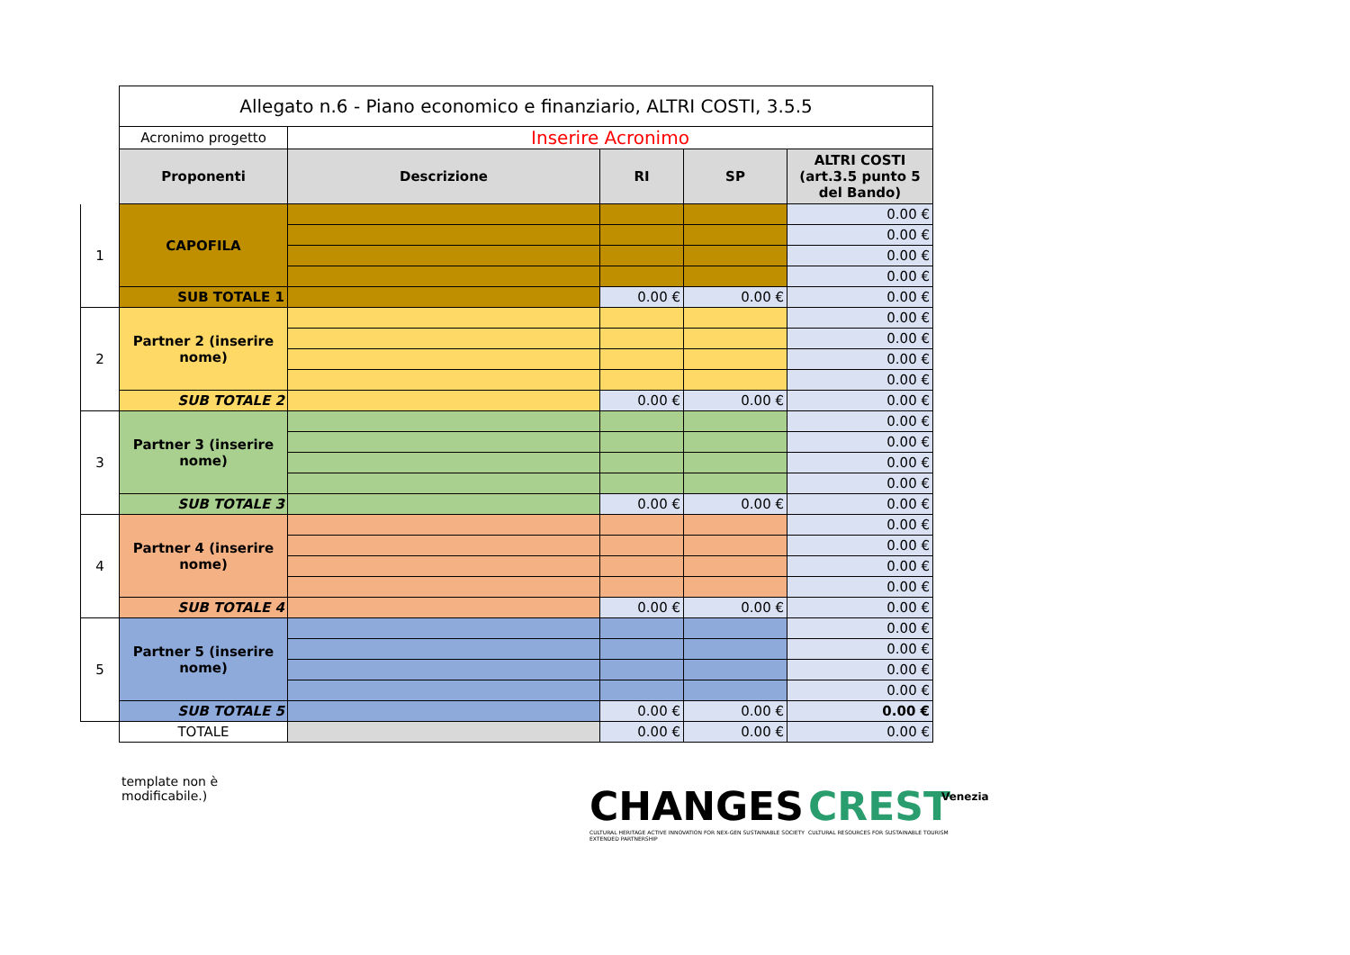| | Allegato n.6 - Piano economico e finanziario, ALTRI COSTI, 3.5.5 | | | | |
| | Acronimo progetto | Inserire Acronimo | | | |
| | Proponenti | Descrizione | RI | SP | ALTRI COSTI (art.3.5 punto 5 del Bando) |
| 1 | CAPOFILA | | | | 0.00 € |
| | | | | | 0.00 € |
| | | | | | 0.00 € |
| | | | | | 0.00 € |
| | SUB TOTALE 1 | | 0.00 € | 0.00 € | 0.00 € |
| 2 | Partner 2 (inserire nome) | | | | 0.00 € |
| | | | | | 0.00 € |
| | | | | | 0.00 € |
| | | | | | 0.00 € |
| | SUB TOTALE 2 | | 0.00 € | 0.00 € | 0.00 € |
| 3 | Partner 3 (inserire nome) | | | | 0.00 € |
| | | | | | 0.00 € |
| | | | | | 0.00 € |
| | | | | | 0.00 € |
| | SUB TOTALE 3 | | 0.00 € | 0.00 € | 0.00 € |
| 4 | Partner 4 (inserire nome) | | | | 0.00 € |
| | | | | | 0.00 € |
| | | | | | 0.00 € |
| | | | | | 0.00 € |
| | SUB TOTALE 4 | | 0.00 € | 0.00 € | 0.00 € |
| 5 | Partner 5 (inserire nome) | | | | 0.00 € |
| | | | | | 0.00 € |
| | | | | | 0.00 € |
| | | | | | 0.00 € |
| | SUB TOTALE 5 | | 0.00 € | 0.00 € | 0.00 € |
| | TOTALE | | 0.00 € | 0.00 € | 0.00 € |
template non è modificabile.)
CHANGES
CULTURAL HERITAGE ACTIVE INNOVATION FOR NEX-GEN SUSTAINABLE SOCIETY
EXTENDED PARTNERSHIP
CREST
CULTURAL RESOURCES FOR SUSTAINABLE TOURISM
Venezia